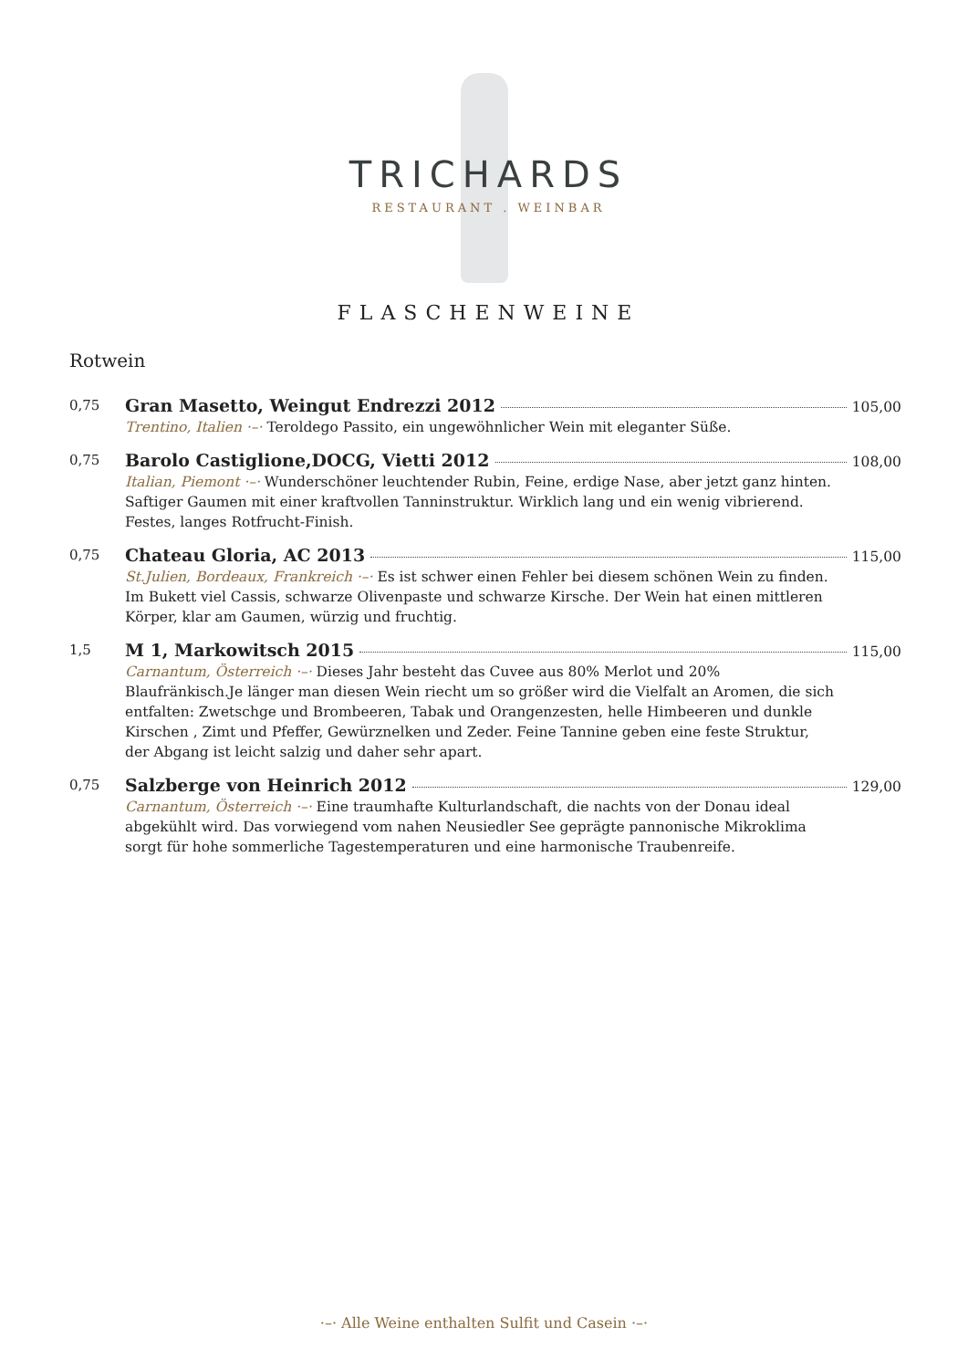TRICHARDS
RESTAURANT . WEINBAR
FLASCHENWEINE
Rotwein
0,75
Gran Masetto, Weingut Endrezzi 2012 105,00
Trentino, Italien ·–· Teroldego Passito, ein ungewöhnlicher Wein mit eleganter Süße.
0,75
Barolo Castiglione,DOCG, Vietti 2012 108,00
Italian, Piemont ·–· Wunderschöner leuchtender Rubin, Feine, erdige Nase, aber jetzt ganz hinten. Saftiger Gaumen mit einer kraftvollen Tanninstruktur. Wirklich lang und ein wenig vibrierend. Festes, langes Rotfrucht-Finish.
0,75
Chateau Gloria, AC 2013 115,00
St.Julien, Bordeaux, Frankreich ·–· Es ist schwer einen Fehler bei diesem schönen Wein zu finden. Im Bukett viel Cassis, schwarze Olivenpaste und schwarze Kirsche. Der Wein hat einen mittleren Körper, klar am Gaumen, würzig und fruchtig.
1,5
M 1, Markowitsch 2015 115,00
Carnantum, Österreich ·–· Dieses Jahr besteht das Cuvee aus 80% Merlot und 20% Blaufränkisch.Je länger man diesen Wein riecht um so größer wird die Vielfalt an Aromen, die sich entfalten: Zwetschge und Brombeeren, Tabak und Orangenzesten, helle Himbeeren und dunkle Kirschen , Zimt und Pfeffer, Gewürznelken und Zeder. Feine Tannine geben eine feste Struktur, der Abgang ist leicht salzig und daher sehr apart.
0,75
Salzberge von Heinrich 2012 129,00
Carnantum, Österreich ·–· Eine traumhafte Kulturlandschaft, die nachts von der Donau ideal abgekühlt wird. Das vorwiegend vom nahen Neusiedler See geprägte pannonische Mikroklima sorgt für hohe sommerliche Tagestemperaturen und eine harmonische Traubenreife.
·–· Alle Weine enthalten Sulfit und Casein ·–·